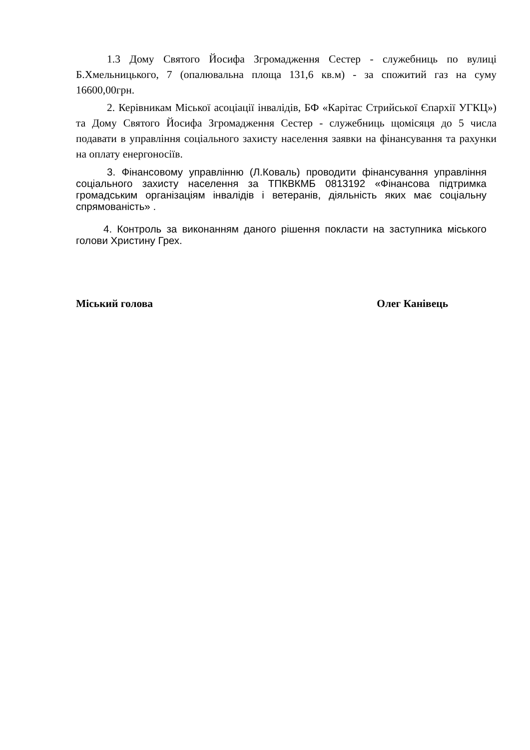1.3 Дому Святого Йосифа Згромадження Сестер - служебниць по вулиці Б.Хмельницького, 7 (опалювальна площа 131,6 кв.м) - за спожитий газ на суму 16600,00грн.
2. Керівникам Міської асоціації інвалідів, БФ «Карітас Стрийської Єпархії УГКЦ») та Дому Святого Йосифа Згромадження Сестер - служебниць щомісяця до 5 числа подавати в управління соціального захисту населення заявки на фінансування та рахунки на оплату енергоносіїв.
3. Фінансовому управлінню (Л.Коваль) проводити фінансування управління соціального захисту населення за ТПКВКМБ 0813192 «Фінансова підтримка громадським організаціям інвалідів і ветеранів, діяльність яких має соціальну спрямованість» .
4. Контроль за виконанням даного рішення покласти на заступника міського голови Христину Грех.
Міський голова Олег Канівець